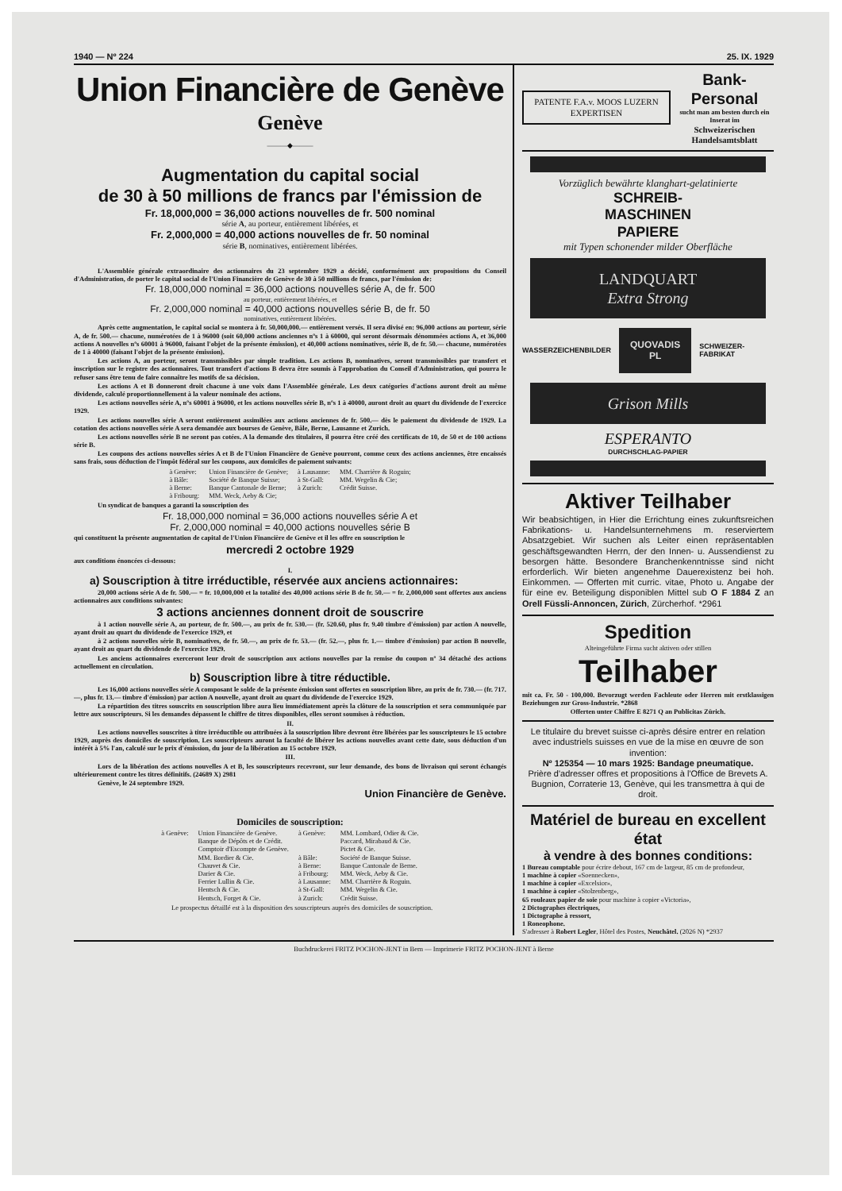1940 — Nº 224 25. IX. 1929
Union Financière de Genève
Genève
———◆———
Augmentation du capital social
de 30 à 50 millions de francs par l'émission de
Fr. 18,000,000 = 36,000 actions nouvelles de fr. 500 nominal
série A, au porteur, entièrement libérées, et
Fr. 2,000,000 = 40,000 actions nouvelles de fr. 50 nominal
série B, nominatives, entièrement libérées.
L'Assemblée générale extraordinaire des actionnaires du 23 septembre 1929 a décidé, conformément aux propositions du Conseil d'Administration, de porter le capital social de l'Union Financière de Genève de 30 à 50 millions de francs, par l'émission de:
Fr. 18,000,000 nominal = 36,000 actions nouvelles série A, de fr. 500
au porteur, entièrement libérées, et
Fr. 2,000,000 nominal = 40,000 actions nouvelles série B, de fr. 50
nominatives, entièrement libérées.
Après cette augmentation, le capital social se montera à fr. 50,000,000.— entièrement versés. Il sera divisé en: 96,000 actions au porteur, série A, de fr. 500.— chacune, numérotées de 1 à 96000 (soit 60,000 actions anciennes nºs 1 à 60000, qui seront désormais dénommées actions A, et 36,000 actions A nouvelles nºs 60001 à 96000, faisant l'objet de la présente émission), et 40,000 actions nominatives, série B, de fr. 50.— chacune, numérotées de 1 à 40000 (faisant l'objet de la présente émission).
Les actions A, au porteur, seront transmissibles par simple tradition. Les actions B, nominatives, seront transmissibles par transfert et inscription sur le registre des actionnaires. Tout transfert d'actions B devra être soumis à l'approbation du Conseil d'Administration, qui pourra le refuser sans être tenu de faire connaître les motifs de sa décision.
Les actions A et B donneront droit chacune à une voix dans l'Assemblée générale. Les deux catégories d'actions auront droit au même dividende, calculé proportionnellement à la valeur nominale des actions.
Les actions nouvelles série A, nºs 60001 à 96000, et les actions nouvelles série B, nºs 1 à 40000, auront droit au quart du dividende de l'exercice 1929.
Les actions nouvelles série A seront entièrement assimilées aux actions anciennes de fr. 500.— dès le paiement du dividende de 1929. La cotation des actions nouvelles série A sera demandée aux bourses de Genève, Bâle, Berne, Lausanne et Zurich.
Les actions nouvelles série B ne seront pas cotées. A la demande des titulaires, il pourra être créé des certificats de 10, de 50 et de 100 actions série B.
Les coupons des actions nouvelles séries A et B de l'Union Financière de Genève pourront, comme ceux des actions anciennes, être encaissés sans frais, sous déduction de l'impôt fédéral sur les coupons, aux domiciles de paiement suivants:
| à Genève: | Union Financière de Genève; | à Lausanne: | MM. Charrière & Roguin; |
| à Bâle: | Société de Banque Suisse; | à St-Gall: | MM. Wegelin & Cie; |
| à Berne: | Banque Cantonale de Berne; | à Zurich: | Crédit Suisse. |
| à Fribourg: | MM. Weck, Aeby & Cie; | | |
Un syndicat de banques a garanti la souscription des
Fr. 18,000,000 nominal = 36,000 actions nouvelles série A et
Fr. 2,000,000 nominal = 40,000 actions nouvelles série B
qui constituent la présente augmentation de capital de l'Union Financière de Genève et il les offre en souscription le
mercredi 2 octobre 1929
aux conditions énoncées ci-dessous:
I.
a) Souscription à titre irréductible, réservée aux anciens actionnaires:
20,000 actions série A de fr. 500.— = fr. 10,000,000 et la totalité des 40,000 actions série B de fr. 50.— = fr. 2,000,000 sont offertes aux anciens actionnaires aux conditions suivantes:
3 actions anciennes donnent droit de souscrire
à 1 action nouvelle série A, au porteur, de fr. 500.—, au prix de fr. 530.— (fr. 520.60, plus fr. 9.40 timbre d'émission) par action A nouvelle, ayant droit au quart du dividende de l'exercice 1929, et
à 2 actions nouvelles série B, nominatives, de fr. 50.—, au prix de fr. 53.— (fr. 52.—, plus fr. 1.— timbre d'émission) par action B nouvelle, ayant droit au quart du dividende de l'exercice 1929.
Les anciens actionnaires exerceront leur droit de souscription aux actions nouvelles par la remise du coupon nº 34 détaché des actions actuellement en circulation.
b) Souscription libre à titre réductible.
Les 16,000 actions nouvelles série A composant le solde de la présente émission sont offertes en souscription libre, au prix de fr. 730.— (fr. 717.—, plus fr. 13.— timbre d'émission) par action A nouvelle, ayant droit au quart du dividende de l'exercice 1929.
La répartition des titres souscrits en souscription libre aura lieu immédiatement après la clôture de la souscription et sera communiquée par lettre aux souscripteurs. Si les demandes dépassent le chiffre de titres disponibles, elles seront soumises à réduction.
II.
Les actions nouvelles souscrites à titre irréductible ou attribuées à la souscription libre devront être libérées par les souscripteurs le 15 octobre 1929, auprès des domiciles de souscription. Les souscripteurs auront la faculté de libérer les actions nouvelles avant cette date, sous déduction d'un intérêt à 5% l'an, calculé sur le prix d'émission, du jour de la libération au 15 octobre 1929.
III.
Lors de la libération des actions nouvelles A et B, les souscripteurs recevront, sur leur demande, des bons de livraison qui seront échangés ultérieurement contre les titres définitifs. (24689 X) 2981
Genève, le 24 septembre 1929.
Union Financière de Genève.
Domiciles de souscription:
| à Genève: | Union Financière de Genève. Banque de Dépôts et de Crédit. Comptoir d'Escompte de Genève. MM. Bordier & Cie. Chauvet & Cie. Darier & Cie. Ferrier Lullin & Cie. Hentsch & Cie. Hentsch, Forget & Cie. | à Genève: à Bâle: à Berne: à Fribourg: à Lausanne: à St-Gall: à Zurich: | MM. Lombard, Odier & Cie. Paccard, Mirabaud & Cie. Pictet & Cie. Société de Banque Suisse. Banque Cantonale de Berne. MM. Weck, Aeby & Cie. MM. Charrière & Roguin. MM. Wegelin & Cie. Crédit Suisse. |
Le prospectus détaillé est à la disposition des souscripteurs auprès des domiciles de souscription.
PATENTE F.A.v. MOOS LUZERN EXPERTISEN
Bank-Personal
sucht man am besten durch ein Inserat im
Schweizerischen Handelsamtsblatt
Vorzüglich bewährte klanghart-gelatinierte
SCHREIB-
MASCHINEN
PAPIERE
mit Typen schonender milder Oberfläche
LANDQUART
Extra Strong
WASSERZEICHENBILDER
QUOVADIS
PL
SCHWEIZER-FABRIKAT
Grison Mills
ESPERANTO
DURCHSCHLAG-PAPIER
Aktiver Teilhaber
Wir beabsichtigen, in Hier die Errichtung eines zukunftsreichen Fabrikations- u. Handelsunternehmens m. reserviertem Absatzgebiet. Wir suchen als Leiter einen repräsentablen geschäftsgewandten Herrn, der den Innen- u. Aussendienst zu besorgen hätte. Besondere Branchenkenntnisse sind nicht erforderlich. Wir bieten angenehme Dauerexistenz bei hoh. Einkommen. — Offerten mit curric. vitae, Photo u. Angabe der für eine ev. Beteiligung disponiblen Mittel sub O F 1884 Z an Orell Füssli-Annoncen, Zürich, Zürcherhof. *2961
Spedition
Alteingeführte Firma sucht aktiven oder stillen
Teilhaber
mit ca. Fr. 50 - 100,000. Bevorzugt werden Fachleute oder Herren mit erstklassigen Beziehungen zur Gross-Industrie. *2868
Offerten unter Chiffre E 8271 Q an Publicitas Zürich.
Le titulaire du brevet suisse ci-après désire entrer en relation avec industriels suisses en vue de la mise en œuvre de son invention:
Nº 125354 — 10 mars 1925: Bandage pneumatique.
Prière d'adresser offres et propositions à l'Office de Brevets A. Bugnion, Corraterie 13, Genève, qui les transmettra à qui de droit.
Matériel de bureau en excellent état
à vendre à des bonnes conditions:
1 Bureau comptable pour écrire debout, 167 cm de largeur, 85 cm de profondeur,
1 machine à copier «Soennecken»,
1 machine à copier «Excelsior»,
1 machine à copier «Stolzenberg»,
65 rouleaux papier de soie pour machine à copier «Victoria»,
2 Dictographes électriques,
1 Dictographe à ressort,
1 Roneophone.
S'adresser à Robert Legler, Hôtel des Postes, Neuchâtel. (2026 N) *2937
Buchdruckerei FRITZ POCHON-JENT in Bern — Imprimerie FRITZ POCHON-JENT à Berne